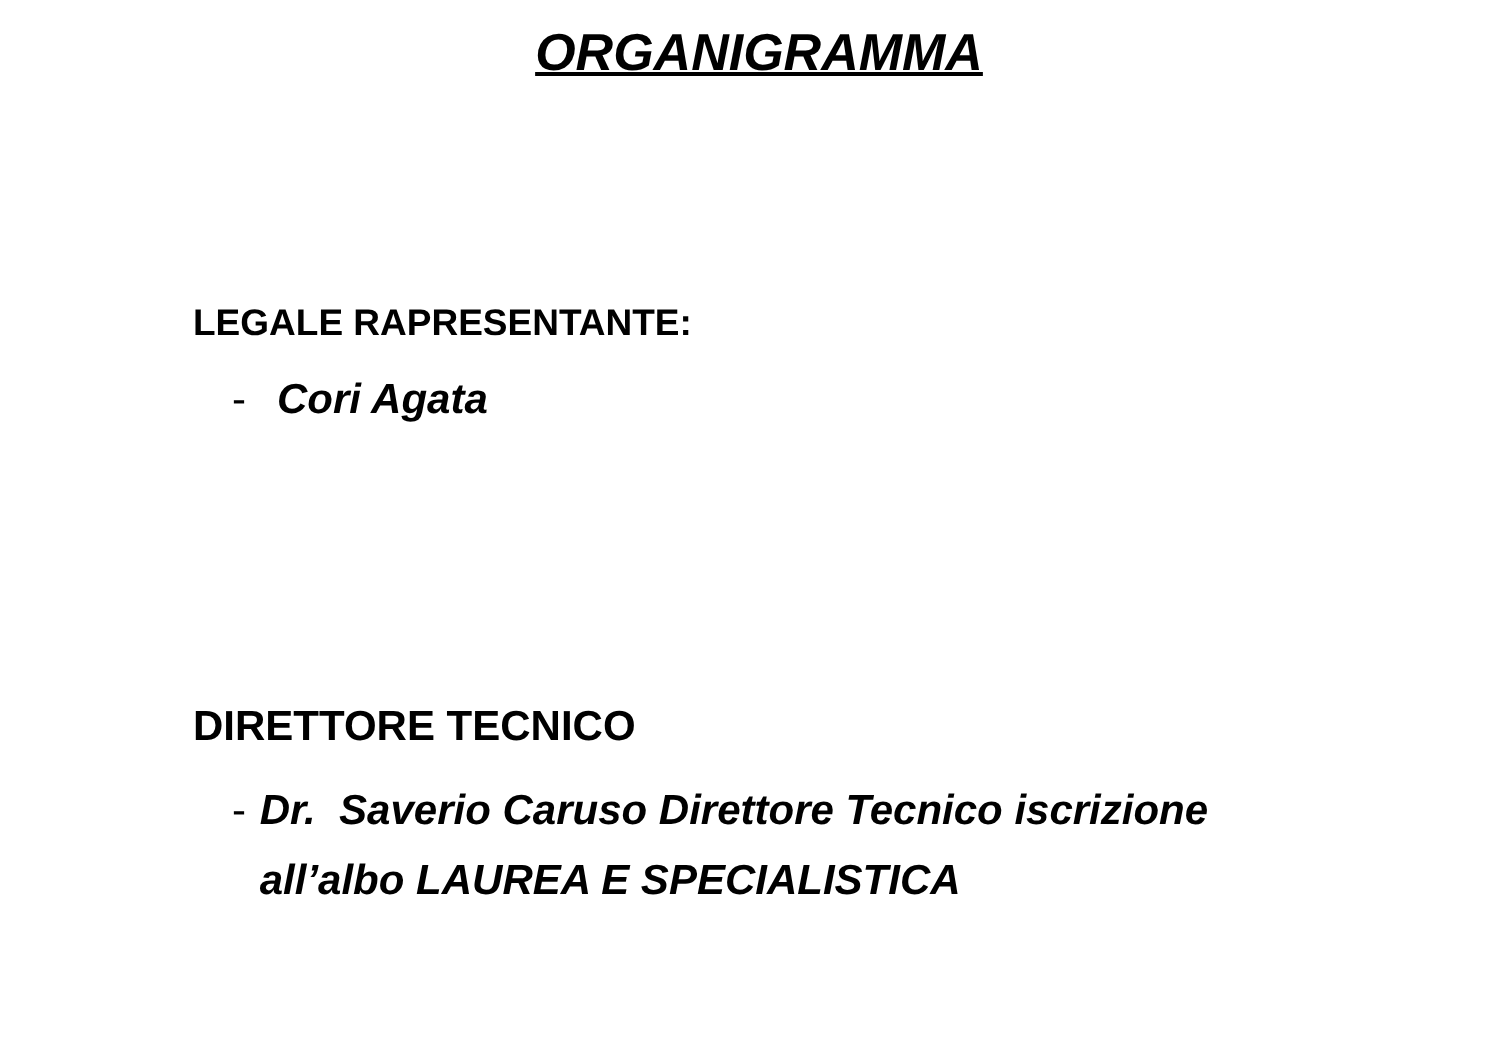ORGANIGRAMMA
LEGALE RAPRESENTANTE:
- Cori Agata
DIRETTORE TECNICO
- Dr. Saverio Caruso Direttore Tecnico iscrizione all’albo LAUREA E SPECIALISTICA